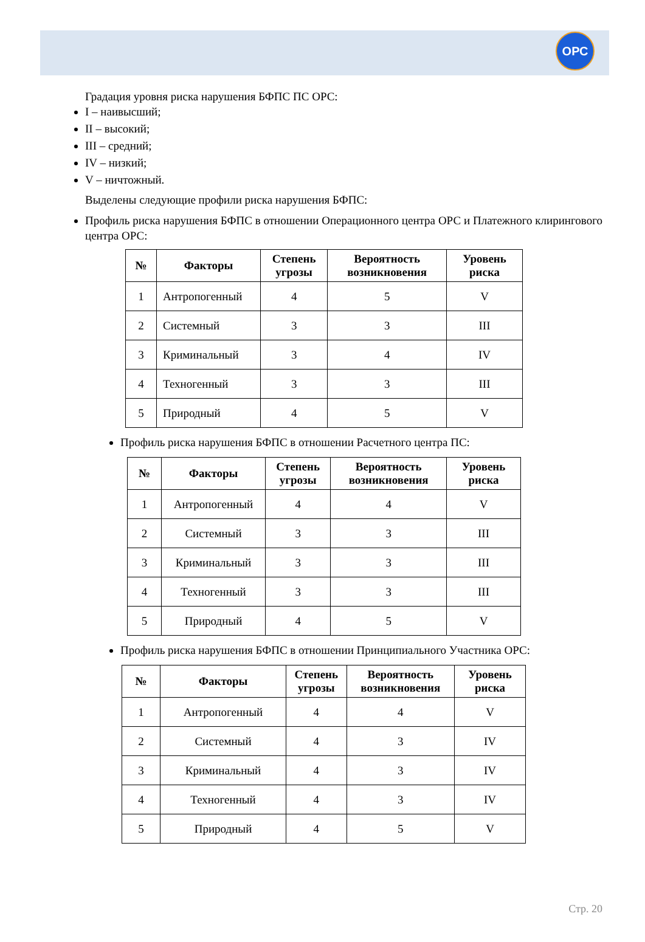ОРС
Градация уровня риска нарушения БФПС ПС ОРС:
I – наивысший;
II – высокий;
III – средний;
IV – низкий;
V – ничтожный.
Выделены следующие профили риска нарушения БФПС:
Профиль риска нарушения БФПС в отношении Операционного центра ОРС и Платежного клирингового центра ОРС:
| № | Факторы | Степень угрозы | Вероятность возникновения | Уровень риска |
| --- | --- | --- | --- | --- |
| 1 | Антропогенный | 4 | 5 | V |
| 2 | Системный | 3 | 3 | III |
| 3 | Криминальный | 3 | 4 | IV |
| 4 | Техногенный | 3 | 3 | III |
| 5 | Природный | 4 | 5 | V |
Профиль риска нарушения БФПС в отношении Расчетного центра ПС:
| № | Факторы | Степень угрозы | Вероятность возникновения | Уровень риска |
| --- | --- | --- | --- | --- |
| 1 | Антропогенный | 4 | 4 | V |
| 2 | Системный | 3 | 3 | III |
| 3 | Криминальный | 3 | 3 | III |
| 4 | Техногенный | 3 | 3 | III |
| 5 | Природный | 4 | 5 | V |
Профиль риска нарушения БФПС в отношении Принципиального Участника ОРС:
| № | Факторы | Степень угрозы | Вероятность возникновения | Уровень риска |
| --- | --- | --- | --- | --- |
| 1 | Антропогенный | 4 | 4 | V |
| 2 | Системный | 4 | 3 | IV |
| 3 | Криминальный | 4 | 3 | IV |
| 4 | Техногенный | 4 | 3 | IV |
| 5 | Природный | 4 | 5 | V |
Стр. 20